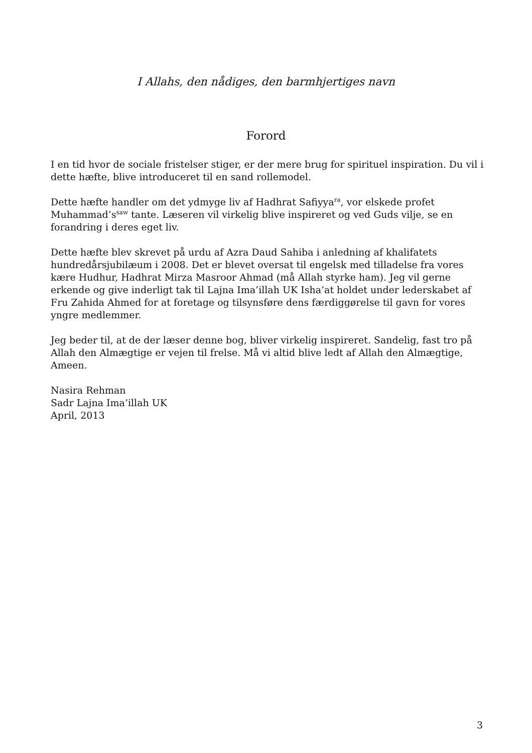I Allahs, den nådiges, den barmhjertiges navn
Forord
I en tid hvor de sociale fristelser stiger, er der mere brug for spirituel inspiration. Du vil i dette hæfte, blive introduceret til en sand rollemodel.
Dette hæfte handler om det ydmyge liv af Hadhrat Safiyya<sup>ra</sup>, vor elskede profet Muhammad’s<sup>saw</sup> tante. Læseren vil virkelig blive inspireret og ved Guds vilje, se en forandring i deres eget liv.
Dette hæfte blev skrevet på urdu af Azra Daud Sahiba i anledning af khalifatets hundredårsjubilæum i 2008. Det er blevet oversat til engelsk med tilladelse fra vores kære Hudhur, Hadhrat Mirza Masroor Ahmad (må Allah styrke ham). Jeg vil gerne erkende og give inderligt tak til Lajna Ima’illah UK Isha’at holdet under lederskabet af Fru Zahida Ahmed for at foretage og tilsynsføre dens færdiggørelse til gavn for vores yngre medlemmer.
Jeg beder til, at de der læser denne bog, bliver virkelig inspireret. Sandelig, fast tro på Allah den Almægtige er vejen til frelse. Må vi altid blive ledt af Allah den Almægtige, Ameen.
Nasira Rehman
Sadr Lajna Ima’illah UK
April, 2013
3